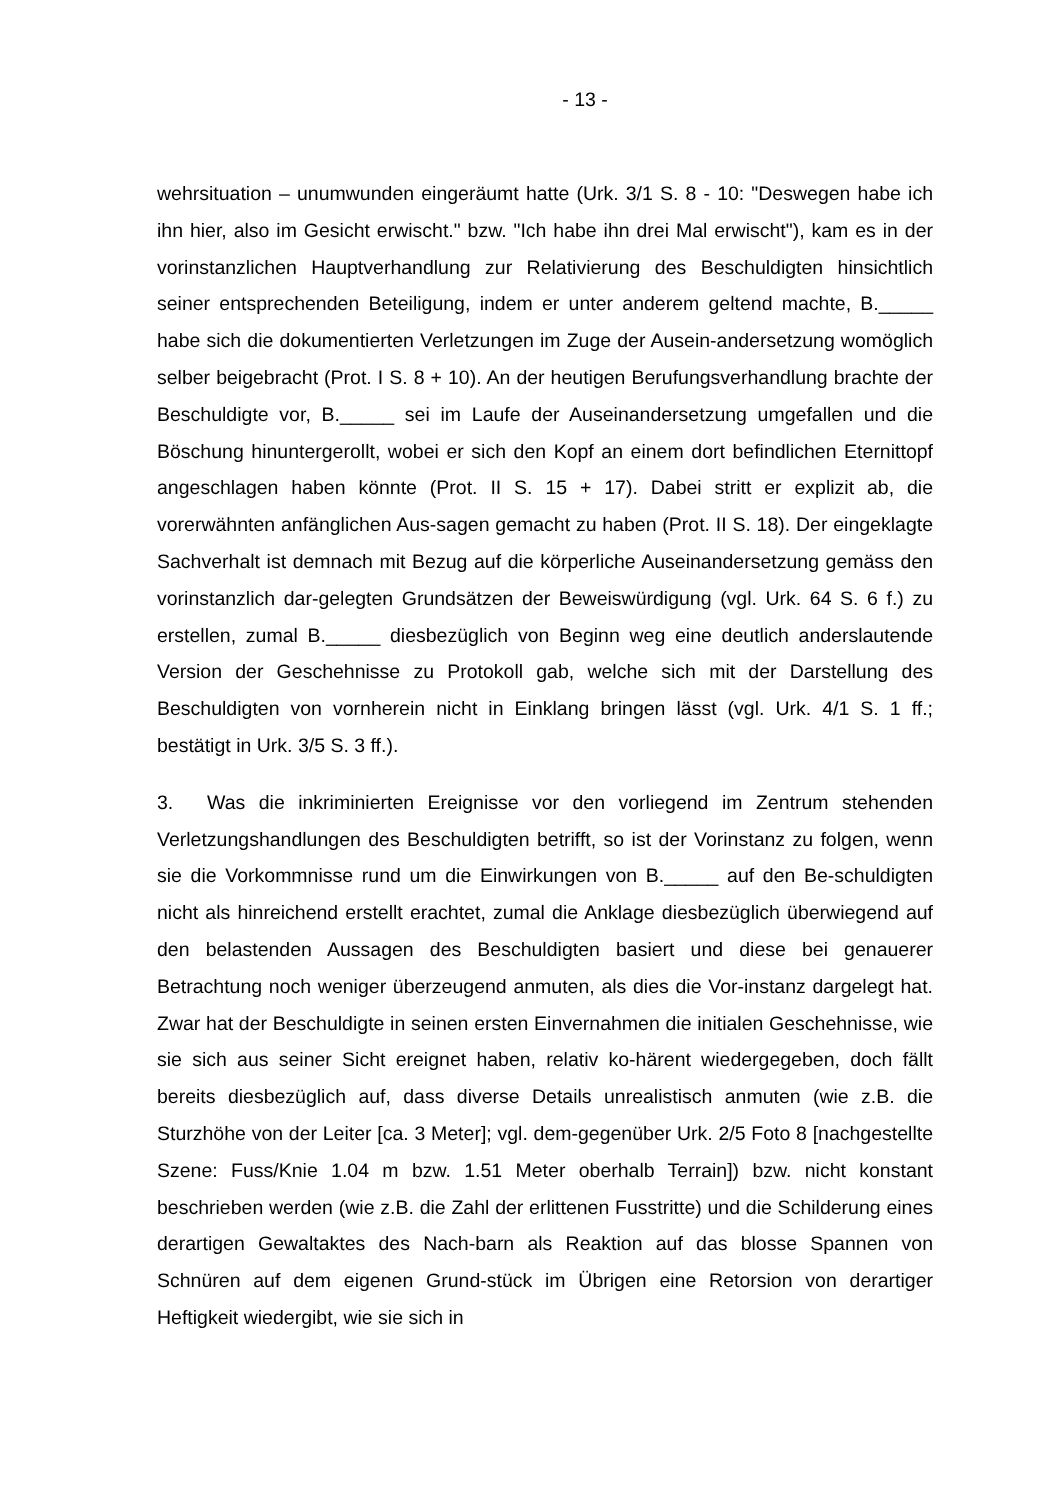- 13 -
wehrsituation – unumwunden eingeräumt hatte (Urk. 3/1 S. 8 - 10: "Deswegen habe ich ihn hier, also im Gesicht erwischt." bzw. "Ich habe ihn drei Mal erwischt"), kam es in der vorinstanzlichen Hauptverhandlung zur Relativierung des Beschuldigten hinsichtlich seiner entsprechenden Beteiligung, indem er unter anderem geltend machte, B._____ habe sich die dokumentierten Verletzungen im Zuge der Ausein-andersetzung womöglich selber beigebracht (Prot. I S. 8 + 10). An der heutigen Berufungsverhandlung brachte der Beschuldigte vor, B._____ sei im Laufe der Auseinandersetzung umgefallen und die Böschung hinuntergerollt, wobei er sich den Kopf an einem dort befindlichen Eternittopf angeschlagen haben könnte (Prot. II S. 15 + 17). Dabei stritt er explizit ab, die vorerwähnten anfänglichen Aus-sagen gemacht zu haben (Prot. II S. 18). Der eingeklagte Sachverhalt ist demnach mit Bezug auf die körperliche Auseinandersetzung gemäss den vorinstanzlich dar-gelegten Grundsätzen der Beweiswürdigung (vgl. Urk. 64 S. 6 f.) zu erstellen, zumal B._____ diesbezüglich von Beginn weg eine deutlich anderslautende Version der Geschehnisse zu Protokoll gab, welche sich mit der Darstellung des Beschuldigten von vornherein nicht in Einklang bringen lässt (vgl. Urk. 4/1 S. 1 ff.; bestätigt in Urk. 3/5 S. 3 ff.).
3. Was die inkriminierten Ereignisse vor den vorliegend im Zentrum stehenden Verletzungshandlungen des Beschuldigten betrifft, so ist der Vorinstanz zu folgen, wenn sie die Vorkommnisse rund um die Einwirkungen von B._____ auf den Be-schuldigten nicht als hinreichend erstellt erachtet, zumal die Anklage diesbezüglich überwiegend auf den belastenden Aussagen des Beschuldigten basiert und diese bei genauerer Betrachtung noch weniger überzeugend anmuten, als dies die Vor-instanz dargelegt hat. Zwar hat der Beschuldigte in seinen ersten Einvernahmen die initialen Geschehnisse, wie sie sich aus seiner Sicht ereignet haben, relativ ko-härent wiedergegeben, doch fällt bereits diesbezüglich auf, dass diverse Details unrealistisch anmuten (wie z.B. die Sturzhöhe von der Leiter [ca. 3 Meter]; vgl. dem-gegenüber Urk. 2/5 Foto 8 [nachgestellte Szene: Fuss/Knie 1.04 m bzw. 1.51 Meter oberhalb Terrain]) bzw. nicht konstant beschrieben werden (wie z.B. die Zahl der erlittenen Fusstritte) und die Schilderung eines derartigen Gewaltaktes des Nach-barn als Reaktion auf das blosse Spannen von Schnüren auf dem eigenen Grund-stück im Übrigen eine Retorsion von derartiger Heftigkeit wiedergibt, wie sie sich in